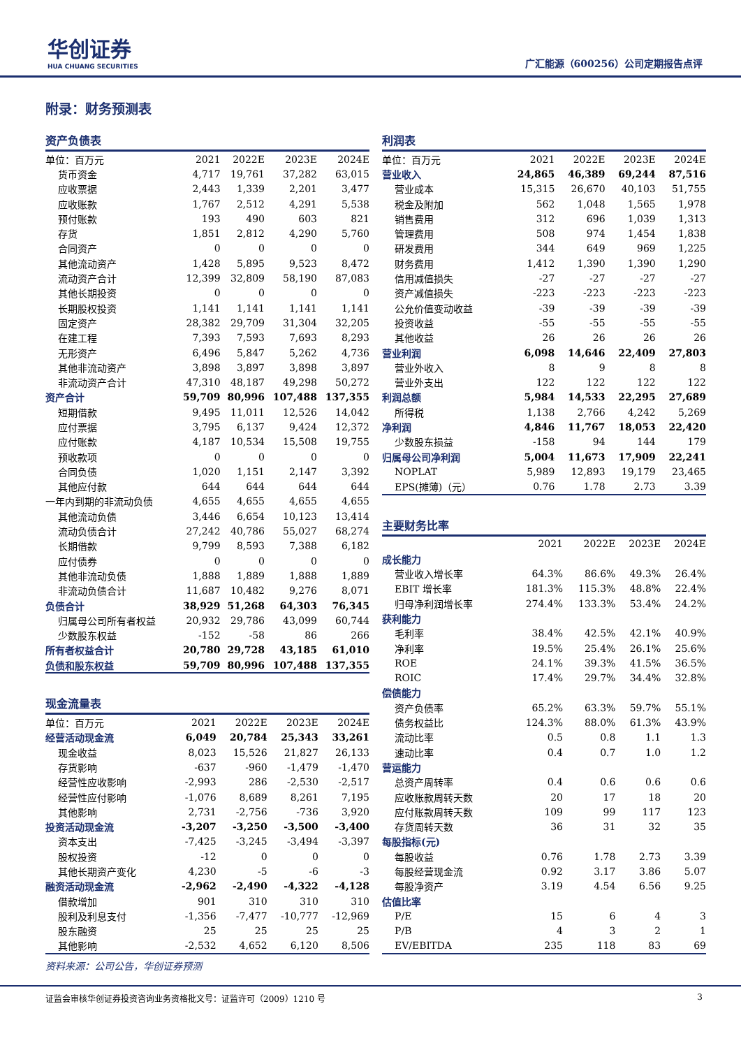华创证券
HUA CHUANG SECURITIES
广汇能源（600256）公司定期报告点评
附录：财务预测表
资产负债表
| 单位：百万元 | 2021 | 2022E | 2023E | 2024E |
| --- | --- | --- | --- | --- |
| 货币资金 | 4,717 | 19,761 | 37,282 | 63,015 |
| 应收票据 | 2,443 | 1,339 | 2,201 | 3,477 |
| 应收账款 | 1,767 | 2,512 | 4,291 | 5,538 |
| 预付账款 | 193 | 490 | 603 | 821 |
| 存货 | 1,851 | 2,812 | 4,290 | 5,760 |
| 合同资产 | 0 | 0 | 0 | 0 |
| 其他流动资产 | 1,428 | 5,895 | 9,523 | 8,472 |
| 流动资产合计 | 12,399 | 32,809 | 58,190 | 87,083 |
| 其他长期投资 | 0 | 0 | 0 | 0 |
| 长期股权投资 | 1,141 | 1,141 | 1,141 | 1,141 |
| 固定资产 | 28,382 | 29,709 | 31,304 | 32,205 |
| 在建工程 | 7,393 | 7,593 | 7,693 | 8,293 |
| 无形资产 | 6,496 | 5,847 | 5,262 | 4,736 |
| 其他非流动资产 | 3,898 | 3,897 | 3,898 | 3,897 |
| 非流动资产合计 | 47,310 | 48,187 | 49,298 | 50,272 |
| 资产合计 | 59,709 | 80,996 | 107,488 | 137,355 |
| 短期借款 | 9,495 | 11,011 | 12,526 | 14,042 |
| 应付票据 | 3,795 | 6,137 | 9,424 | 12,372 |
| 应付账款 | 4,187 | 10,534 | 15,508 | 19,755 |
| 预收款项 | 0 | 0 | 0 | 0 |
| 合同负债 | 1,020 | 1,151 | 2,147 | 3,392 |
| 其他应付款 | 644 | 644 | 644 | 644 |
| 一年内到期的非流动负债 | 4,655 | 4,655 | 4,655 | 4,655 |
| 其他流动负债 | 3,446 | 6,654 | 10,123 | 13,414 |
| 流动负债合计 | 27,242 | 40,786 | 55,027 | 68,274 |
| 长期借款 | 9,799 | 8,593 | 7,388 | 6,182 |
| 应付债券 | 0 | 0 | 0 | 0 |
| 其他非流动负债 | 1,888 | 1,889 | 1,888 | 1,889 |
| 非流动负债合计 | 11,687 | 10,482 | 9,276 | 8,071 |
| 负债合计 | 38,929 | 51,268 | 64,303 | 76,345 |
| 归属母公司所有者权益 | 20,932 | 29,786 | 43,099 | 60,744 |
| 少数股东权益 | -152 | -58 | 86 | 266 |
| 所有者权益合计 | 20,780 | 29,728 | 43,185 | 61,010 |
| 负债和股东权益 | 59,709 | 80,996 | 107,488 | 137,355 |
现金流量表
| 单位：百万元 | 2021 | 2022E | 2023E | 2024E |
| --- | --- | --- | --- | --- |
| 经营活动现金流 | 6,049 | 20,784 | 25,343 | 33,261 |
| 现金收益 | 8,023 | 15,526 | 21,827 | 26,133 |
| 存货影响 | -637 | -960 | -1,479 | -1,470 |
| 经营性应收影响 | -2,993 | 286 | -2,530 | -2,517 |
| 经营性应付影响 | -1,076 | 8,689 | 8,261 | 7,195 |
| 其他影响 | 2,731 | -2,756 | -736 | 3,920 |
| 投资活动现金流 | -3,207 | -3,250 | -3,500 | -3,400 |
| 资本支出 | -7,425 | -3,245 | -3,494 | -3,397 |
| 股权投资 | -12 | 0 | 0 | 0 |
| 其他长期资产变化 | 4,230 | -5 | -6 | -3 |
| 融资活动现金流 | -2,962 | -2,490 | -4,322 | -4,128 |
| 借款增加 | 901 | 310 | 310 | 310 |
| 股利及利息支付 | -1,356 | -7,477 | -10,777 | -12,969 |
| 股东融资 | 25 | 25 | 25 | 25 |
| 其他影响 | -2,532 | 4,652 | 6,120 | 8,506 |
资料来源：公司公告，华创证券预测
利润表
| 单位：百万元 | 2021 | 2022E | 2023E | 2024E |
| --- | --- | --- | --- | --- |
| 营业收入 | 24,865 | 46,389 | 69,244 | 87,516 |
| 营业成本 | 15,315 | 26,670 | 40,103 | 51,755 |
| 税金及附加 | 562 | 1,048 | 1,565 | 1,978 |
| 销售费用 | 312 | 696 | 1,039 | 1,313 |
| 管理费用 | 508 | 974 | 1,454 | 1,838 |
| 研发费用 | 344 | 649 | 969 | 1,225 |
| 财务费用 | 1,412 | 1,390 | 1,390 | 1,290 |
| 信用减值损失 | -27 | -27 | -27 | -27 |
| 资产减值损失 | -223 | -223 | -223 | -223 |
| 公允价值变动收益 | -39 | -39 | -39 | -39 |
| 投资收益 | -55 | -55 | -55 | -55 |
| 其他收益 | 26 | 26 | 26 | 26 |
| 营业利润 | 6,098 | 14,646 | 22,409 | 27,803 |
| 营业外收入 | 8 | 9 | 8 | 8 |
| 营业外支出 | 122 | 122 | 122 | 122 |
| 利润总额 | 5,984 | 14,533 | 22,295 | 27,689 |
| 所得税 | 1,138 | 2,766 | 4,242 | 5,269 |
| 净利润 | 4,846 | 11,767 | 18,053 | 22,420 |
| 少数股东损益 | -158 | 94 | 144 | 179 |
| 归属母公司净利润 | 5,004 | 11,673 | 17,909 | 22,241 |
| NOPLAT | 5,989 | 12,893 | 19,179 | 23,465 |
| EPS(摊薄)（元） | 0.76 | 1.78 | 2.73 | 3.39 |
主要财务比率
| | 2021 | 2022E | 2023E | 2024E |
| --- | --- | --- | --- | --- |
| 成长能力 | | | | |
| 营业收入增长率 | 64.3% | 86.6% | 49.3% | 26.4% |
| EBIT 增长率 | 181.3% | 115.3% | 48.8% | 22.4% |
| 归母净利润增长率 | 274.4% | 133.3% | 53.4% | 24.2% |
| 获利能力 | | | | |
| 毛利率 | 38.4% | 42.5% | 42.1% | 40.9% |
| 净利率 | 19.5% | 25.4% | 26.1% | 25.6% |
| ROE | 24.1% | 39.3% | 41.5% | 36.5% |
| ROIC | 17.4% | 29.7% | 34.4% | 32.8% |
| 偿债能力 | | | | |
| 资产负债率 | 65.2% | 63.3% | 59.7% | 55.1% |
| 债务权益比 | 124.3% | 88.0% | 61.3% | 43.9% |
| 流动比率 | 0.5 | 0.8 | 1.1 | 1.3 |
| 速动比率 | 0.4 | 0.7 | 1.0 | 1.2 |
| 营运能力 | | | | |
| 总资产周转率 | 0.4 | 0.6 | 0.6 | 0.6 |
| 应收账款周转天数 | 20 | 17 | 18 | 20 |
| 应付账款周转天数 | 109 | 99 | 117 | 123 |
| 存货周转天数 | 36 | 31 | 32 | 35 |
| 每股指标(元) | | | | |
| 每股收益 | 0.76 | 1.78 | 2.73 | 3.39 |
| 每股经营现金流 | 0.92 | 3.17 | 3.86 | 5.07 |
| 每股净资产 | 3.19 | 4.54 | 6.56 | 9.25 |
| 估值比率 | | | | |
| P/E | 15 | 6 | 4 | 3 |
| P/B | 4 | 3 | 2 | 1 |
| EV/EBITDA | 235 | 118 | 83 | 69 |
证监会审核华创证券投资咨询业务资格批文号：证监许可（2009）1210 号 3